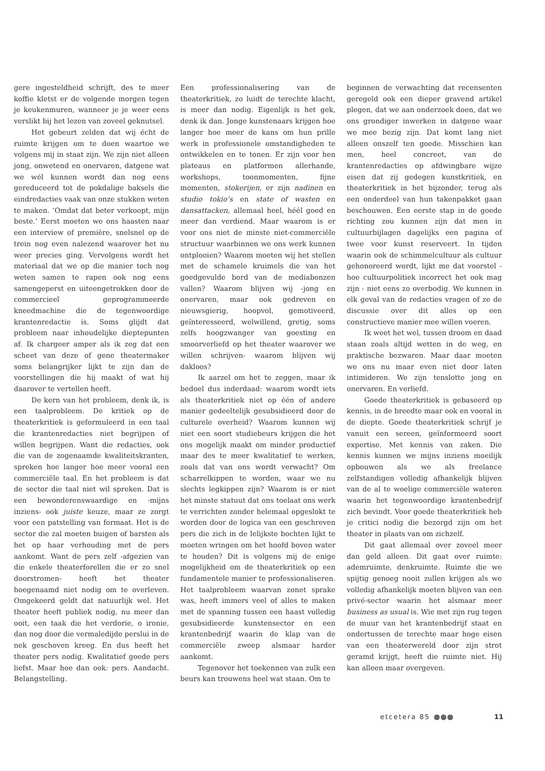gere ingesteldheid schrijft, des te meer koffie kletst er de volgende morgen tegen je keukenmuren, wanneer je je weer eens verslikt bij het lezen van zoveel geknutsel.
Het gebeurt zelden dat wij écht de ruimte krijgen om te doen waartoe we volgens mij in staat zijn. We zijn niet alleen jong, onwetend en onervaren, datgene wat we wél kunnen wordt dan nog eens gereduceerd tot de pokdalige baksels die eindredacties vaak van onze stukken weten te maken. ‘Omdat dat beter verkoopt, mijn beste.’ Eerst moeten we ons haasten naar een interview of première, snelsnel op de trein nog even nalezend waarover het nu weer precies ging. Vervolgens wordt het materiaal dat we op die manier toch nog weten samen te rapen ook nog eens samengeperst en uiteengetrokken door de commercieel geprogrammeerde kneedmachine die de tegenwoordige krantenredactie is. Soms glijdt dat probleem naar inhoudelijke dieptepunten af. Ik chargeer amper als ik zeg dat een scheet van deze of gene theatermaker soms belangrijker lijkt te zijn dan de voorstellingen die hij maakt of wat hij daarover te vertellen heeft.
De kern van het probleem, denk ik, is een taalprobleem. De kritiek op de theaterkritiek is geformuleerd in een taal die krantenredacties niet begrijpen of willen begrijpen. Want die redacties, ook die van de zogenaamde kwaliteitskranten, spreken hoe langer hoe meer vooral een commerciële taal. En het probleem is dat de sector die taal niet wil spreken. Dat is een bewonderenswaardige en -mijns inziens- ook juiste keuze, maar ze zorgt voor een patstelling van formaat. Het is de sector die zal moeten buigen of barsten als het op haar verhouding met de pers aankomt. Want de pers zelf -afgezien van die enkele theaterforellen die er zo snel doorstromen- heeft het theater hoegenaamd niet nodig om te overleven. Omgekeerd geldt dat natuurlijk wel. Het theater heeft publiek nodig, nu meer dan ooit, een taak die het verdorie, o ironie, dan nog door die vermaledijde perslui in de nek geschoven kreeg. En dus heeft het theater pers nodig. Kwalitatief goede pers liefst. Maar hoe dan ook: pers. Aandacht. Belangstelling.
Een professionalisering van de theaterkritiek, zo luidt de terechte klacht, is meer dan nodig. Eigenlijk is het gek, denk ik dan. Jonge kunstenaars krijgen hoe langer hoe meer de kans om hun prille werk in professionele omstandigheden te ontwikkelen en te tonen. Er zijn voor hen plateaus en platformen allerhande, workshops, toonmomenten, fijne momenten, stokerijen, er zijn nadinen en studio tokio’s en state of wasten en dansattacken, allemaal heel, héél goed en meer dan verdiend. Maar waarom is er voor ons niet de minste niet-commerciële structuur waarbinnen we ons werk kunnen ontplooien? Waarom moeten wij het stellen met de schamele kruimels die van het goedgevulde bord van de mediabonzen vallen? Waarom blijven wij -jong en onervaren, maar ook gedreven en nieuwsgierig, hoopvol, gemotiveerd, geïnteresseerd, welwillend, gretig, soms zelfs hoogzwanger van goesting en smoorverliefd op het theater waarover we willen schrijven- waarom blijven wij dakloos?
Ik aarzel om het te zeggen, maar ik bedoel dus inderdaad: waarom wordt iets als theaterkritiek niet op één of andere manier gedeeltelijk gesubsidieerd door de culturele overheid? Waarom kunnen wij niet een soort studiebeurs krijgen die het ons mogelijk maakt om minder productief maar des te meer kwalitatief te werken, zoals dat van ons wordt verwacht? Om scharrelkippen te worden, waar we nu slechts legkippen zijn? Waarom is er niet het minste statuut dat ons toelaat ons werk te verrichten zonder helemaal opgeslokt te worden door de logica van een geschreven pers die zich in de lelijkste bochten lijkt te moeten wringen om het hoofd boven water te houden? Dit is volgens mij de enige mogelijkheid om de theaterkritiek op een fundamentele manier te professionaliseren. Het taalprobleem waarvan zonet sprake was, heeft immers veel of alles te maken met de spanning tussen een haast volledig gesubsidieerde kunstensector en een krantenbedrijf waarin de klap van de commerciële zweep alsmaar harder aankomt.
Tegenover het toekennen van zulk een beurs kan trouwens heel wat staan. Om te
beginnen de verwachting dat recensenten geregeld ook een dieper gravend artikel plegen, dat we aan onderzoek doen, dat we ons grondiger inwerken in datgene waar we mee bezig zijn. Dat komt lang niet alleen onszelf ten goede. Misschien kan men, heel concreet, van de krantenredacties op afdwingbare wijze eisen dat zij gedegen kunstkritiek, en theaterkritiek in het bijzonder, terug als een onderdeel van hun takenpakket gaan beschouwen. Een eerste stap in de goede richting zou kunnen zijn dat men in cultuurbijlagen dagelijks een pagina of twee voor kunst reserveert. In tijden waarin ook de schimmelcultuur als cultuur gehonoreerd wordt, lijkt me dat voorstel - hoe cultuurpolitiek incorrect het ook mag zijn - niet eens zo overbodig. We kunnen in elk geval van de redacties vragen of ze de discussie over dit alles op een constructieve manier mee willen voeren.
Ik weet het wel, tussen droom en daad staan zoals altijd wetten in de weg, en praktische bezwaren. Maar daar moeten we ons nu maar even niet door laten intimideren. We zijn tenslotte jong en onervaren. En verliefd.
Goede theaterkritiek is gebaseerd op kennis, in de breedte maar ook en vooral in de diepte. Goede theaterkritiek schrijf je vanuit een sereen, geïnformeerd soort expertise. Met kennis van zaken. Die kennis kunnen we mijns inziens moeilijk opbouwen als we als freelance zelfstandigen volledig afhankelijk blijven van de al te woelige commerciële wateren waarin het tegenwoordige krantenbedrijf zich bevindt. Voor goede theaterkritiek heb je critici nodig die bezorgd zijn om het theater in plaats van om zichzelf.
Dit gaat allemaal over zoveel meer dan geld alleen. Dit gaat over ruimte: ademruimte, denkruimte. Ruimte die we spijtig genoeg nooit zullen krijgen als we volledig afhankelijk moeten blijven van een privé-sector waarin het alsmaar meer business as usual is. Wie met zijn rug tegen de muur van het krantenbedrijf staat en ondertussen de terechte maar hoge eisen van een theaterwereld door zijn strot geramd krijgt, heeft die ruimte niet. Hij kan alleen maar overgeven.
etcetera 85 11